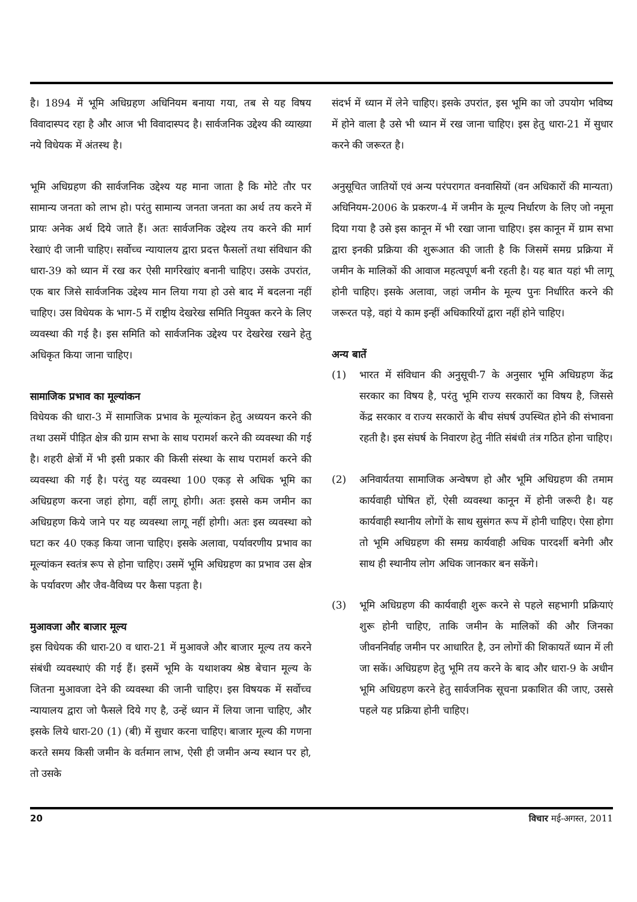है। 1894 में भूमि अधिग्रहण अधिनियम बनाया गया, तब से यह विषय विवादास्पद रहा है और आज भी विवादास्पद है। सार्वजनिक उद्देश्य की व्याख्या नये विधेयक में अंतस्थ है।
भूमि अधिग्रहण की सार्वजनिक उद्देश्य यह माना जाता है कि मोटे तौर पर सामान्य जनता को लाभ हो। परंतु सामान्य जनता जनता का अर्थ तय करने में प्रायः अनेक अर्थ दिये जाते हैं। अतः सार्वजनिक उद्देश्य तय करने की मार्ग रेखाएं दी जानी चाहिए। सर्वोच्च न्यायालय द्वारा प्रदत्त फैसलों तथा संविधान की धारा-39 को ध्यान में रख कर ऐसी मार्गरेखांए बनानी चाहिए। उसके उपरांत, एक बार जिसे सार्वजनिक उद्देश्य मान लिया गया हो उसे बाद में बदलना नहीं चाहिए। उस विधेयक के भाग-5 में राष्ट्रीय देखरेख समिति नियुक्त करने के लिए व्यवस्था की गई है। इस समिति को सार्वजनिक उद्देश्य पर देखरेख रखने हेतु अधिकृत किया जाना चाहिए।
सामाजिक प्रभाव का मूल्यांकन
विधेयक की धारा-3 में सामाजिक प्रभाव के मूल्यांकन हेतु अध्ययन करने की तथा उसमें पीड़ित क्षेत्र की ग्राम सभा के साथ परामर्श करने की व्यवस्था की गई है। शहरी क्षेत्रों में भी इसी प्रकार की किसी संस्था के साथ परामर्श करने की व्यवस्था की गई है। परंतु यह व्यवस्था 100 एकड़ से अधिक भूमि का अधिग्रहण करना जहां होगा, वहीं लागू होगी। अतः इससे कम जमीन का अधिग्रहण किये जाने पर यह व्यवस्था लागू नहीं होगी। अतः इस व्यवस्था को घटा कर 40 एकड़ किया जाना चाहिए। इसके अलावा, पर्यावरणीय प्रभाव का मूल्यांकन स्वतंत्र रूप से होना चाहिए। उसमें भूमि अधिग्रहण का प्रभाव उस क्षेत्र के पर्यावरण और जैव-वैविध्य पर कैसा पड़ता है।
मुआवजा और बाजार मूल्य
इस विधेयक की धारा-20 व धारा-21 में मुआवजे और बाजार मूल्य तय करने संबंधी व्यवस्थाएं की गई हैं। इसमें भूमि के यथाशक्य श्रेष्ठ बेचान मूल्य के जितना मुआवजा देने की व्यवस्था की जानी चाहिए। इस विषयक में सर्वोच्च न्यायालय द्वारा जो फैसले दिये गए है, उन्हें ध्यान में लिया जाना चाहिए, और इसके लिये धारा-20 (1) (बी) में सुधार करना चाहिए। बाजार मूल्य की गणना करते समय किसी जमीन के वर्तमान लाभ, ऐसी ही जमीन अन्य स्थान पर हो, तो उसके
संदर्भ में ध्यान में लेने चाहिए। इसके उपरांत, इस भूमि का जो उपयोग भविष्य में होने वाला है उसे भी ध्यान में रख जाना चाहिए। इस हेतु धारा-21 में सुधार करने की जरूरत है।
अनुसूचित जातियों एवं अन्य परंपरागत वनवासियों (वन अधिकारों की मान्यता) अधिनियम-2006 के प्रकरण-4 में जमीन के मूल्य निर्धारण के लिए जो नमूना दिया गया है उसे इस कानून में भी रखा जाना चाहिए। इस कानून में ग्राम सभा द्वारा इनकी प्रक्रिया की शुरूआत की जाती है कि जिसमें समग्र प्रक्रिया में जमीन के मालिकों की आवाज महत्वपूर्ण बनी रहती है। यह बात यहां भी लागू होनी चाहिए। इसके अलावा, जहां जमीन के मूल्य पुनः निर्धारित करने की जरूरत पड़े, वहां ये काम इन्हीं अधिकारियों द्वारा नहीं होने चाहिए।
अन्य बातें
(1) भारत में संविधान की अनुसूची-7 के अनुसार भूमि अधिग्रहण केंद्र सरकार का विषय है, परंतु भूमि राज्य सरकारों का विषय है, जिससे केंद्र सरकार व राज्य सरकारों के बीच संघर्ष उपस्थित होने की संभावना रहती है। इस संघर्ष के निवारण हेतु नीति संबंधी तंत्र गठित होना चाहिए।
(2) अनिवार्यतया सामाजिक अन्वेषण हो और भूमि अधिग्रहण की तमाम कार्यवाही घोषित हों, ऐसी व्यवस्था कानून में होनी जरूरी है। यह कार्यवाही स्थानीय लोगों के साथ सुसंगत रूप में होनी चाहिए। ऐसा होगा तो भूमि अधिग्रहण की समग्र कार्यवाही अधिक पारदर्शी बनेगी और साथ ही स्थानीय लोग अधिक जानकार बन सकेंगे।
(3) भूमि अधिग्रहण की कार्यवाही शुरू करने से पहले सहभागी प्रक्रियाएं शुरू होनी चाहिए, ताकि जमीन के मालिकों की और जिनका जीवननिर्वाह जमीन पर आधारित है, उन लोगों की शिकायतें ध्यान में ली जा सकें। अधिग्रहण हेतु भूमि तय करने के बाद और धारा-9 के अधीन भूमि अधिग्रहण करने हेतु सार्वजनिक सूचना प्रकाशित की जाए, उससे पहले यह प्रक्रिया होनी चाहिए।
20 विचार मई-अगस्त, 2011